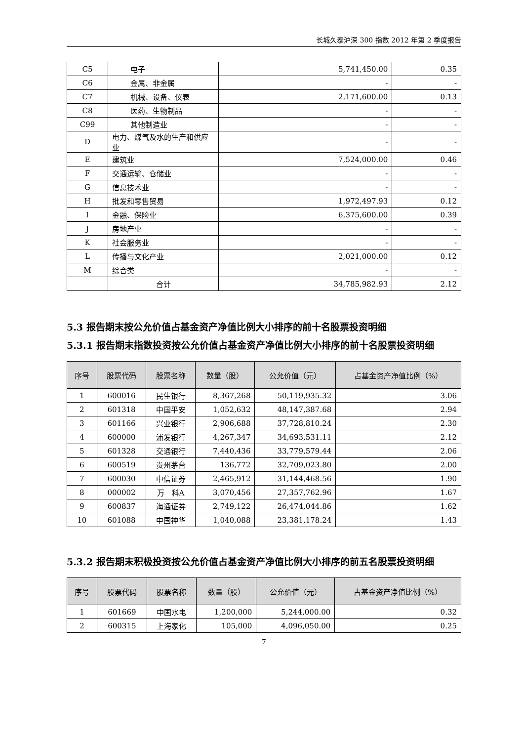长城久泰沪深 300 指数 2012 年第 2 季度报告
| C5 | 电子 | 5,741,450.00 | 0.35 |
| C6 | 金属、非金属 | - | - |
| C7 | 机械、设备、仪表 | 2,171,600.00 | 0.13 |
| C8 | 医药、生物制品 | - | - |
| C99 | 其他制造业 | - | - |
| D | 电力、煤气及水的生产和供应业 | - | - |
| E | 建筑业 | 7,524,000.00 | 0.46 |
| F | 交通运输、仓储业 | - | - |
| G | 信息技术业 | - | - |
| H | 批发和零售贸易 | 1,972,497.93 | 0.12 |
| I | 金融、保险业 | 6,375,600.00 | 0.39 |
| J | 房地产业 | - | - |
| K | 社会服务业 | - | - |
| L | 传播与文化产业 | 2,021,000.00 | 0.12 |
| M | 综合类 | - | - |
| | 合计 | 34,785,982.93 | 2.12 |
5.3 报告期末按公允价值占基金资产净值比例大小排序的前十名股票投资明细
5.3.1 报告期末指数投资按公允价值占基金资产净值比例大小排序的前十名股票投资明细
| 序号 | 股票代码 | 股票名称 | 数量（股） | 公允价值（元） | 占基金资产净值比例（%） |
| --- | --- | --- | --- | --- | --- |
| 1 | 600016 | 民生银行 | 8,367,268 | 50,119,935.32 | 3.06 |
| 2 | 601318 | 中国平安 | 1,052,632 | 48,147,387.68 | 2.94 |
| 3 | 601166 | 兴业银行 | 2,906,688 | 37,728,810.24 | 2.30 |
| 4 | 600000 | 浦发银行 | 4,267,347 | 34,693,531.11 | 2.12 |
| 5 | 601328 | 交通银行 | 7,440,436 | 33,779,579.44 | 2.06 |
| 6 | 600519 | 贵州茅台 | 136,772 | 32,709,023.80 | 2.00 |
| 7 | 600030 | 中信证券 | 2,465,912 | 31,144,468.56 | 1.90 |
| 8 | 000002 | 万 科A | 3,070,456 | 27,357,762.96 | 1.67 |
| 9 | 600837 | 海通证券 | 2,749,122 | 26,474,044.86 | 1.62 |
| 10 | 601088 | 中国神华 | 1,040,088 | 23,381,178.24 | 1.43 |
5.3.2 报告期末积极投资按公允价值占基金资产净值比例大小排序的前五名股票投资明细
| 序号 | 股票代码 | 股票名称 | 数量（股） | 公允价值（元） | 占基金资产净值比例（%） |
| --- | --- | --- | --- | --- | --- |
| 1 | 601669 | 中国水电 | 1,200,000 | 5,244,000.00 | 0.32 |
| 2 | 600315 | 上海家化 | 105,000 | 4,096,050.00 | 0.25 |
7